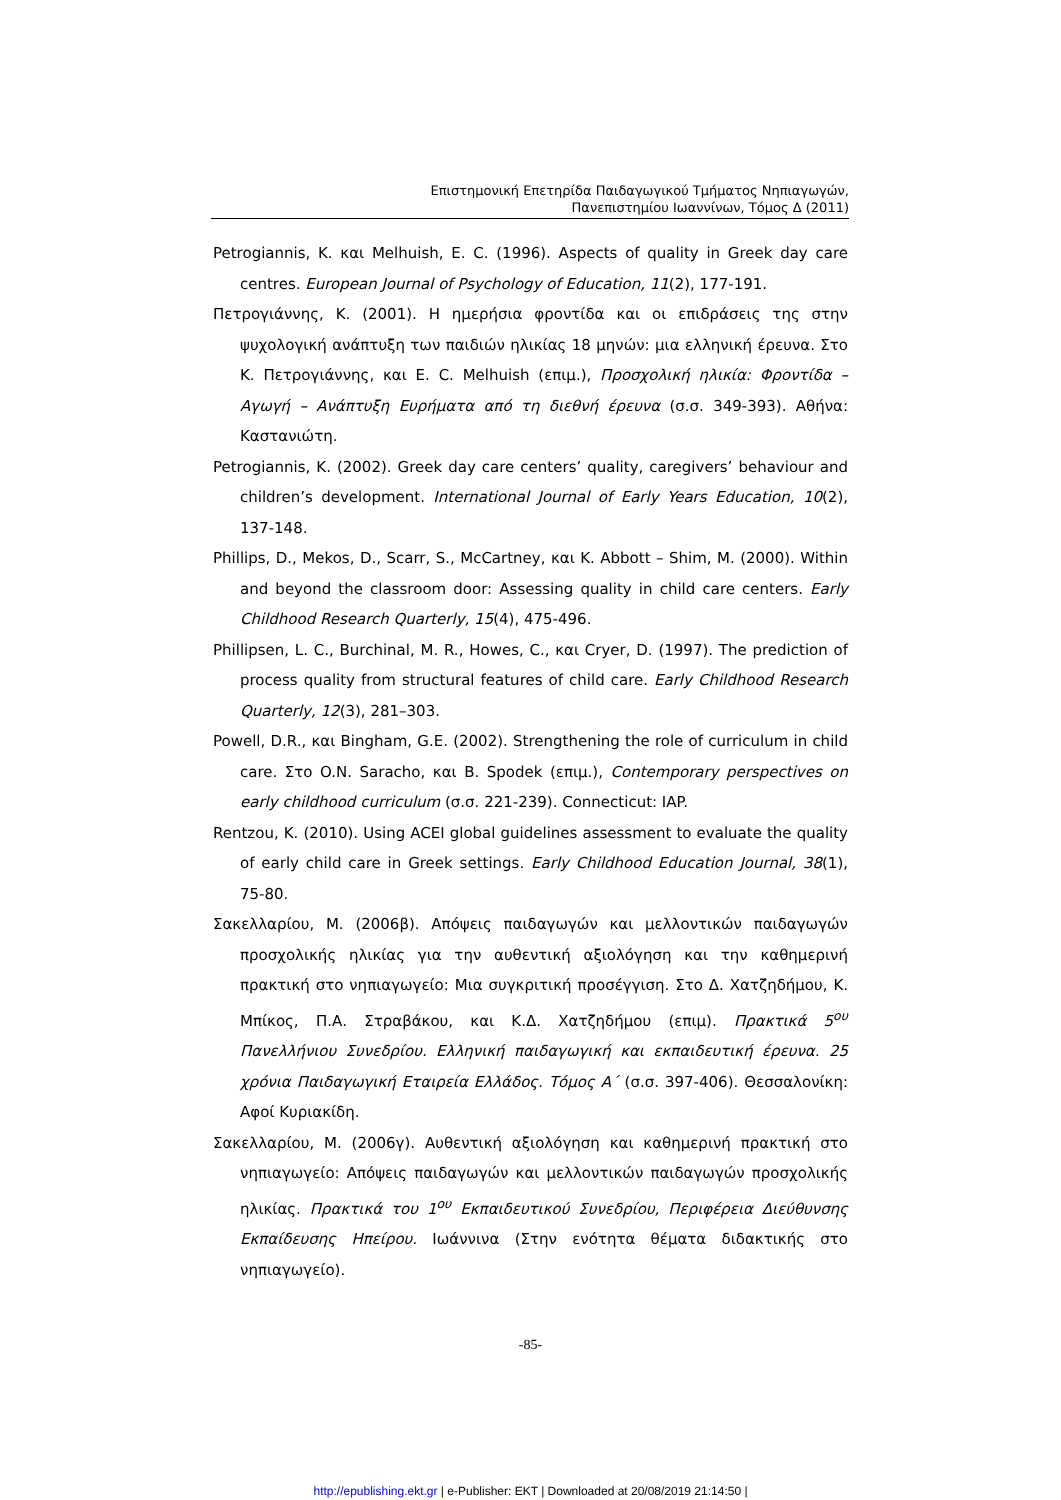Επιστημονική Επετηρίδα Παιδαγωγικού Τμήματος Νηπιαγωγών,
Πανεπιστημίου Ιωαννίνων, Τόμος Δ (2011)
Petrogiannis, K. και Melhuish, E. C. (1996). Aspects of quality in Greek day care centres. European Journal of Psychology of Education, 11(2), 177-191.
Πετρογιάννης, Κ. (2001). Η ημερήσια φροντίδα και οι επιδράσεις της στην ψυχολογική ανάπτυξη των παιδιών ηλικίας 18 μηνών: μια ελληνική έρευνα. Στο Κ. Πετρογιάννης, και E. C. Melhuish (επιμ.), Προσχολική ηλικία: Φροντίδα – Αγωγή – Ανάπτυξη Ευρήματα από τη διεθνή έρευνα (σ.σ. 349-393). Αθήνα: Καστανιώτη.
Petrogiannis, K. (2002). Greek day care centers’ quality, caregivers’ behaviour and children’s development. International Journal of Early Years Education, 10(2), 137-148.
Phillips, D., Mekos, D., Scarr, S., McCartney, και K. Abbott – Shim, M. (2000). Within and beyond the classroom door: Assessing quality in child care centers. Early Childhood Research Quarterly, 15(4), 475-496.
Phillipsen, L. C., Burchinal, M. R., Howes, C., και Cryer, D. (1997). The prediction of process quality from structural features of child care. Early Childhood Research Quarterly, 12(3), 281–303.
Powell, D.R., και Bingham, G.E. (2002). Strengthening the role of curriculum in child care. Στο O.N. Saracho, και B. Spodek (επιμ.), Contemporary perspectives on early childhood curriculum (σ.σ. 221-239). Connecticut: IAP.
Rentzou, K. (2010). Using ACEI global guidelines assessment to evaluate the quality of early child care in Greek settings. Early Childhood Education Journal, 38(1), 75-80.
Σακελλαρίου, Μ. (2006β). Απόψεις παιδαγωγών και μελλοντικών παιδαγωγών προσχολικής ηλικίας για την αυθεντική αξιολόγηση και την καθημερινή πρακτική στο νηπιαγωγείο: Μια συγκριτική προσέγγιση. Στο Δ. Χατζηδήμου, Κ. Μπίκος, Π.Α. Στραβάκου, και Κ.Δ. Χατζηδήμου (επιμ). Πρακτικά 5<sup>ου</sup> Πανελλήνιου Συνεδρίου. Ελληνική παιδαγωγική και εκπαιδευτική έρευνα. 25 χρόνια Παιδαγωγική Εταιρεία Ελλάδος. Τόμος Α΄ (σ.σ. 397-406). Θεσσαλονίκη: Αφοί Κυριακίδη.
Σακελλαρίου, Μ. (2006γ). Αυθεντική αξιολόγηση και καθημερινή πρακτική στο νηπιαγωγείο: Απόψεις παιδαγωγών και μελλοντικών παιδαγωγών προσχολικής ηλικίας. Πρακτικά του 1<sup>ου</sup> Εκπαιδευτικού Συνεδρίου, Περιφέρεια Διεύθυνσης Εκπαίδευσης Ηπείρου. Ιωάννινα (Στην ενότητα θέματα διδακτικής στο νηπιαγωγείο).
-85-
http://epublishing.ekt.gr | e-Publisher: EKT | Downloaded at 20/08/2019 21:14:50 |